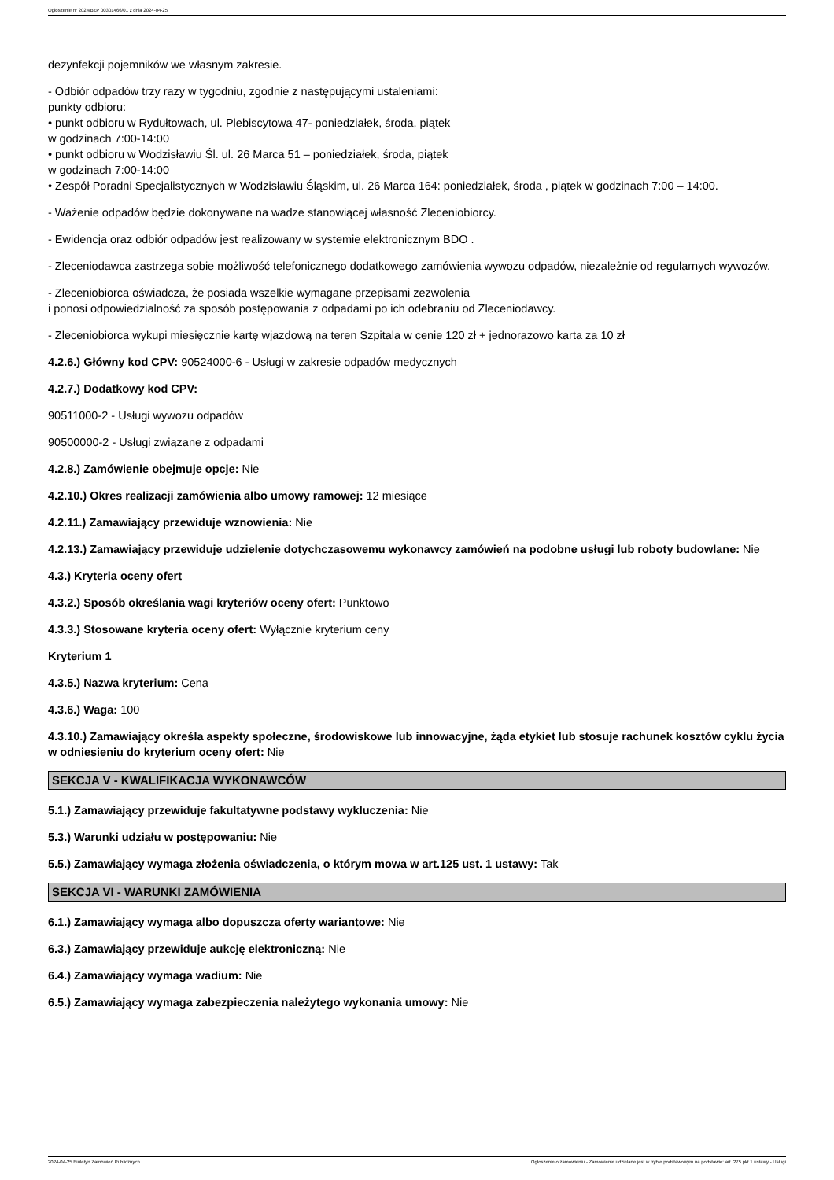Ogłoszenie nr 2024/BZP 00301466/01 z dnia 2024-04-25
dezynfekcji pojemników we własnym zakresie.
- Odbiór odpadów trzy razy w tygodniu, zgodnie z następującymi ustaleniami:
punkty odbioru:
• punkt odbioru w Rydułtowach, ul. Plebiscytowa 47- poniedziałek, środa, piątek
w godzinach 7:00-14:00
• punkt odbioru w Wodzisławiu Śl. ul. 26 Marca 51 – poniedziałek, środa, piątek
w godzinach 7:00-14:00
• Zespół Poradni Specjalistycznych w Wodzisławiu Śląskim, ul. 26 Marca 164: poniedziałek, środa , piątek w godzinach 7:00 – 14:00.
- Ważenie odpadów będzie dokonywane na wadze stanowiącej własność Zleceniobiorcy.
- Ewidencja oraz odbiór odpadów jest realizowany w systemie elektronicznym BDO .
- Zleceniodawca zastrzega sobie możliwość telefonicznego dodatkowego zamówienia wywozu odpadów, niezależnie od regularnych wywozów.
- Zleceniobiorca oświadcza, że posiada wszelkie wymagane przepisami zezwolenia
i ponosi odpowiedzialność za sposób postępowania z odpadami po ich odebraniu od Zleceniodawcy.
- Zleceniobiorca wykupi miesięcznie kartę wjazdową na teren Szpitala w cenie 120 zł + jednorazowo karta za 10 zł
4.2.6.) Główny kod CPV: 90524000-6 - Usługi w zakresie odpadów medycznych
4.2.7.) Dodatkowy kod CPV:
90511000-2 - Usługi wywozu odpadów
90500000-2 - Usługi związane z odpadami
4.2.8.) Zamówienie obejmuje opcje: Nie
4.2.10.) Okres realizacji zamówienia albo umowy ramowej: 12 miesiące
4.2.11.) Zamawiający przewiduje wznowienia: Nie
4.2.13.) Zamawiający przewiduje udzielenie dotychczasowemu wykonawcy zamówień na podobne usługi lub roboty budowlane: Nie
4.3.) Kryteria oceny ofert
4.3.2.) Sposób określania wagi kryteriów oceny ofert: Punktowo
4.3.3.) Stosowane kryteria oceny ofert: Wyłącznie kryterium ceny
Kryterium 1
4.3.5.) Nazwa kryterium: Cena
4.3.6.) Waga: 100
4.3.10.) Zamawiający określa aspekty społeczne, środowiskowe lub innowacyjne, żąda etykiet lub stosuje rachunek kosztów cyklu życia w odniesieniu do kryterium oceny ofert: Nie
SEKCJA V - KWALIFIKACJA WYKONAWCÓW
5.1.) Zamawiający przewiduje fakultatywne podstawy wykluczenia: Nie
5.3.) Warunki udziału w postępowaniu: Nie
5.5.) Zamawiający wymaga złożenia oświadczenia, o którym mowa w art.125 ust. 1 ustawy: Tak
SEKCJA VI - WARUNKI ZAMÓWIENIA
6.1.) Zamawiający wymaga albo dopuszcza oferty wariantowe: Nie
6.3.) Zamawiający przewiduje aukcję elektroniczną: Nie
6.4.) Zamawiający wymaga wadium: Nie
6.5.) Zamawiający wymaga zabezpieczenia należytego wykonania umowy: Nie
2024-04-25 Biuletyn Zamówień Publicznych Ogłoszenie o zamówieniu - Zamówienie udzielane jest w trybie podstawowym na podstawie: art. 275 pkt 1 ustawy - Usługi